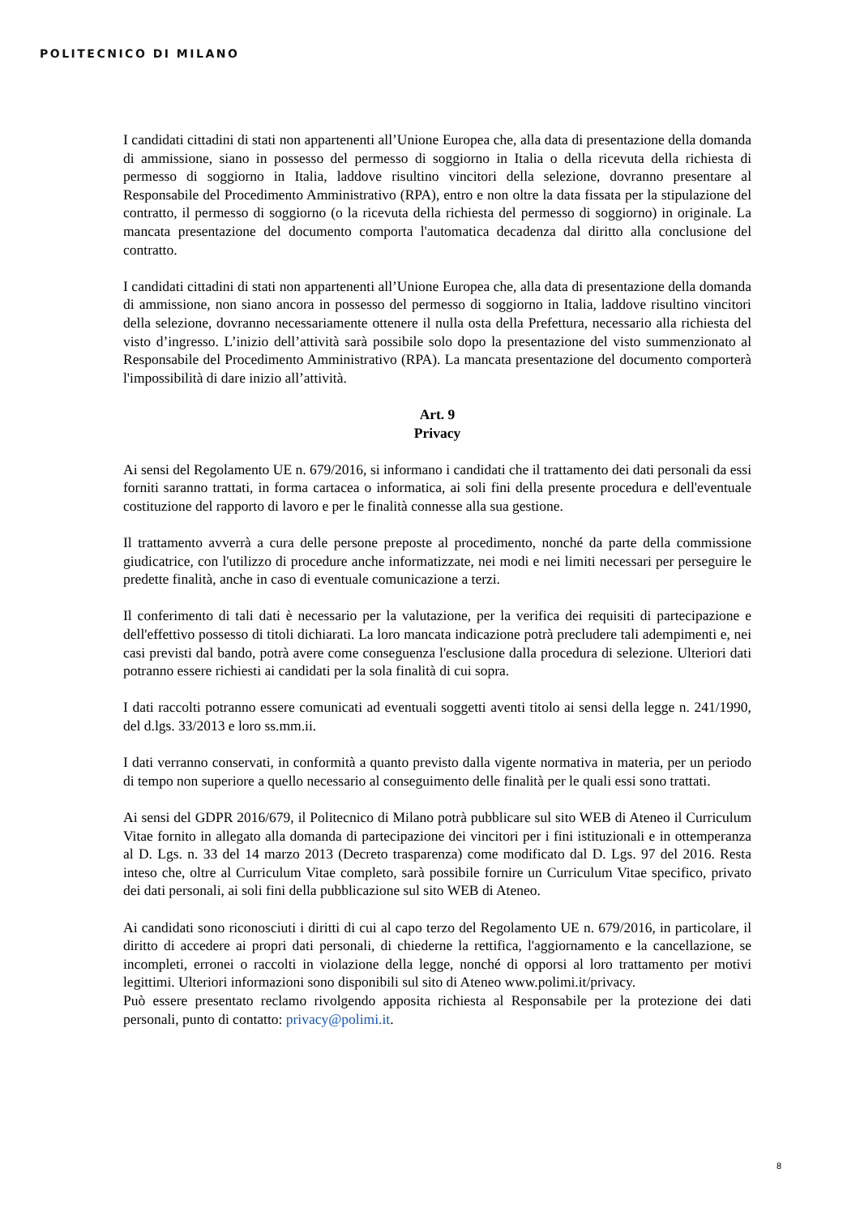POLITECNICO DI MILANO
I candidati cittadini di stati non appartenenti all’Unione Europea che, alla data di presentazione della domanda di ammissione, siano in possesso del permesso di soggiorno in Italia o della ricevuta della richiesta di permesso di soggiorno in Italia, laddove risultino vincitori della selezione, dovranno presentare al Responsabile del Procedimento Amministrativo (RPA), entro e non oltre la data fissata per la stipulazione del contratto, il permesso di soggiorno (o la ricevuta della richiesta del permesso di soggiorno) in originale. La mancata presentazione del documento comporta l'automatica decadenza dal diritto alla conclusione del contratto.
I candidati cittadini di stati non appartenenti all’Unione Europea che, alla data di presentazione della domanda di ammissione, non siano ancora in possesso del permesso di soggiorno in Italia, laddove risultino vincitori della selezione, dovranno necessariamente ottenere il nulla osta della Prefettura, necessario alla richiesta del visto d’ingresso. L’inizio dell’attività sarà possibile solo dopo la presentazione del visto summenzionato al Responsabile del Procedimento Amministrativo (RPA). La mancata presentazione del documento comporterà l'impossibilità di dare inizio all’attività.
Art. 9
Privacy
Ai sensi del Regolamento UE n. 679/2016, si informano i candidati che il trattamento dei dati personali da essi forniti saranno trattati, in forma cartacea o informatica, ai soli fini della presente procedura e dell'eventuale costituzione del rapporto di lavoro e per le finalità connesse alla sua gestione.
Il trattamento avverrà a cura delle persone preposte al procedimento, nonché da parte della commissione giudicatrice, con l'utilizzo di procedure anche informatizzate, nei modi e nei limiti necessari per perseguire le predette finalità, anche in caso di eventuale comunicazione a terzi.
Il conferimento di tali dati è necessario per la valutazione, per la verifica dei requisiti di partecipazione e dell'effettivo possesso di titoli dichiarati. La loro mancata indicazione potrà precludere tali adempimenti e, nei casi previsti dal bando, potrà avere come conseguenza l'esclusione dalla procedura di selezione. Ulteriori dati potranno essere richiesti ai candidati per la sola finalità di cui sopra.
I dati raccolti potranno essere comunicati ad eventuali soggetti aventi titolo ai sensi della legge n. 241/1990, del d.lgs. 33/2013 e loro ss.mm.ii.
I dati verranno conservati, in conformità a quanto previsto dalla vigente normativa in materia, per un periodo di tempo non superiore a quello necessario al conseguimento delle finalità per le quali essi sono trattati.
Ai sensi del GDPR 2016/679, il Politecnico di Milano potrà pubblicare sul sito WEB di Ateneo il Curriculum Vitae fornito in allegato alla domanda di partecipazione dei vincitori per i fini istituzionali e in ottemperanza al D. Lgs. n. 33 del 14 marzo 2013 (Decreto trasparenza) come modificato dal D. Lgs. 97 del 2016. Resta inteso che, oltre al Curriculum Vitae completo, sarà possibile fornire un Curriculum Vitae specifico, privato dei dati personali, ai soli fini della pubblicazione sul sito WEB di Ateneo.
Ai candidati sono riconosciuti i diritti di cui al capo terzo del Regolamento UE n. 679/2016, in particolare, il diritto di accedere ai propri dati personali, di chiederne la rettifica, l'aggiornamento e la cancellazione, se incompleti, erronei o raccolti in violazione della legge, nonché di opporsi al loro trattamento per motivi legittimi. Ulteriori informazioni sono disponibili sul sito di Ateneo www.polimi.it/privacy.
Può essere presentato reclamo rivolgendo apposita richiesta al Responsabile per la protezione dei dati personali, punto di contatto: privacy@polimi.it.
8